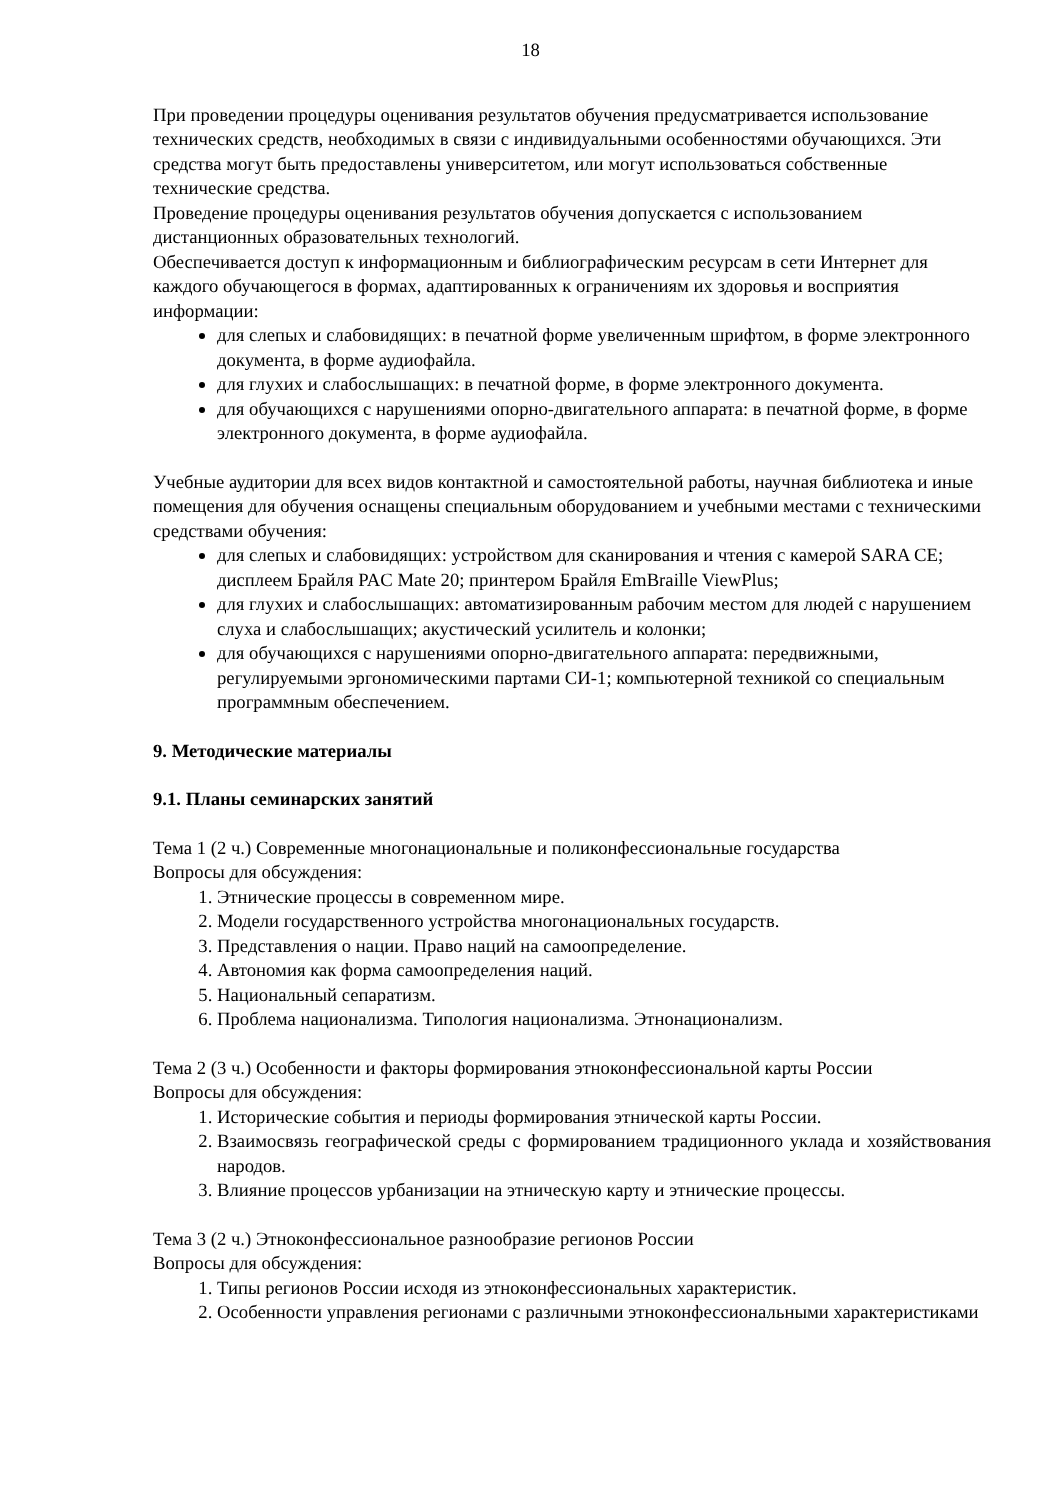18
При проведении процедуры оценивания результатов обучения предусматривается использование технических средств, необходимых в связи с индивидуальными особенностями обучающихся. Эти средства могут быть предоставлены университетом, или могут использоваться собственные технические средства.
Проведение процедуры оценивания результатов обучения допускается с использованием дистанционных образовательных технологий.
Обеспечивается доступ к информационным и библиографическим ресурсам в сети Интернет для каждого обучающегося в формах, адаптированных к ограничениям их здоровья и восприятия информации:
для слепых и слабовидящих: в печатной форме увеличенным шрифтом, в форме электронного документа, в форме аудиофайла.
для глухих и слабослышащих: в печатной форме, в форме электронного документа.
для обучающихся с нарушениями опорно-двигательного аппарата: в печатной форме, в форме электронного документа, в форме аудиофайла.
Учебные аудитории для всех видов контактной и самостоятельной работы, научная библиотека и иные помещения для обучения оснащены специальным оборудованием и учебными местами с техническими средствами обучения:
для слепых и слабовидящих: устройством для сканирования и чтения с камерой SARA CE; дисплеем Брайля PAC Mate 20; принтером Брайля EmBraille ViewPlus;
для глухих и слабослышащих: автоматизированным рабочим местом для людей с нарушением слуха и слабослышащих; акустический усилитель и колонки;
для обучающихся с нарушениями опорно-двигательного аппарата: передвижными, регулируемыми эргономическими партами СИ-1; компьютерной техникой со специальным программным обеспечением.
9. Методические материалы
9.1. Планы семинарских занятий
Тема 1 (2 ч.) Современные многонациональные и поликонфессиональные государства
Вопросы для обсуждения:
1. Этнические процессы в современном мире.
2. Модели государственного устройства многонациональных государств.
3. Представления о нации. Право наций на самоопределение.
4. Автономия как форма самоопределения наций.
5. Национальный сепаратизм.
6. Проблема национализма. Типология национализма. Этнонационализм.
Тема 2 (3 ч.) Особенности и факторы формирования этноконфессиональной карты России
Вопросы для обсуждения:
1. Исторические события и периоды формирования этнической карты России.
2. Взаимосвязь географической среды с формированием традиционного уклада и хозяйствования народов.
3. Влияние процессов урбанизации на этническую карту и этнические процессы.
Тема 3 (2 ч.) Этноконфессиональное разнообразие регионов России
Вопросы для обсуждения:
1. Типы регионов России исходя из этноконфессиональных характеристик.
2. Особенности управления регионами с различными этноконфессиональными характеристиками